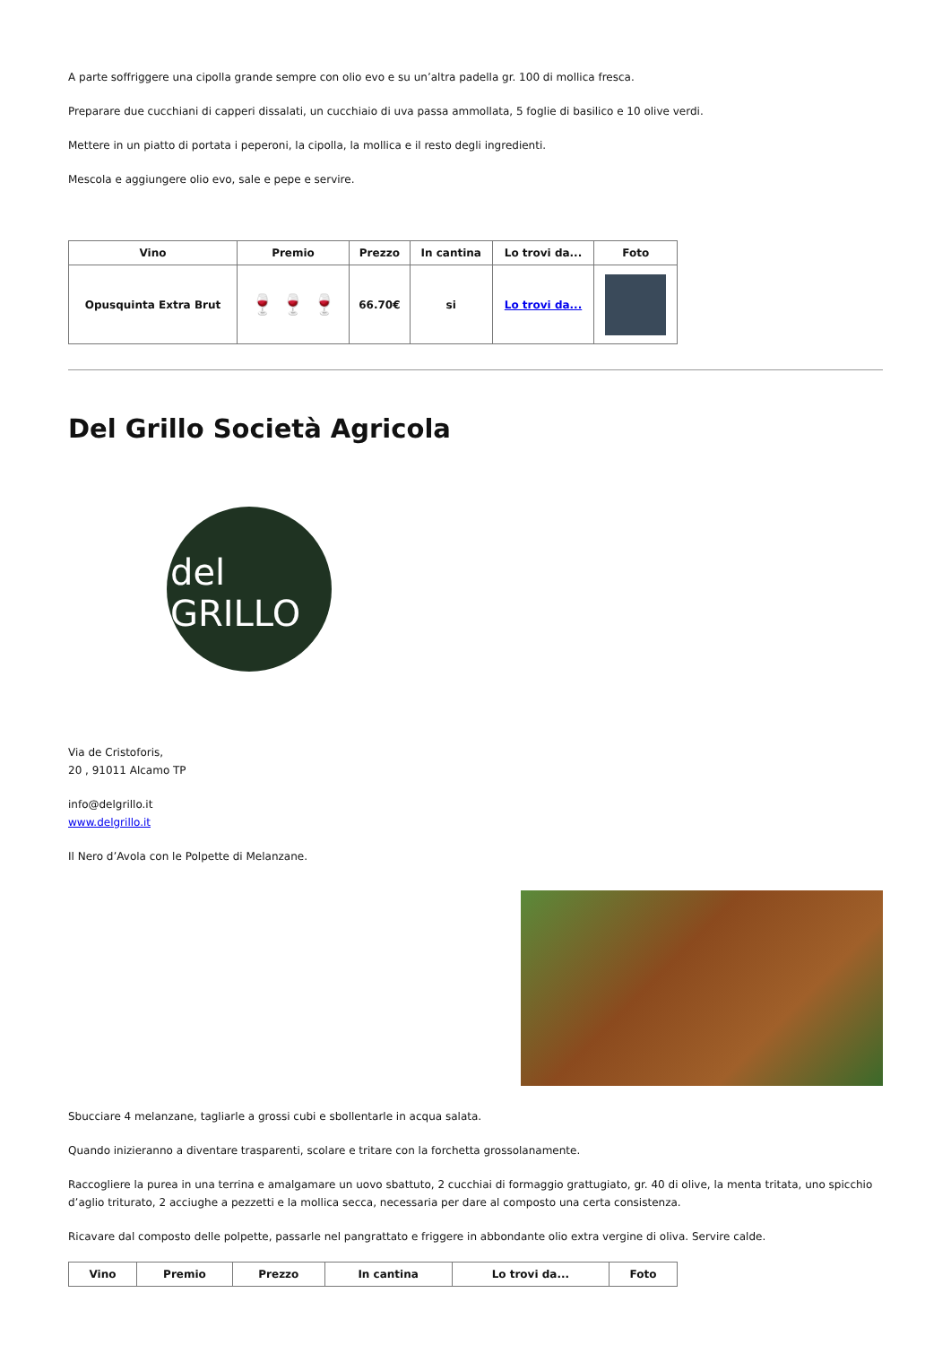A parte soffriggere una cipolla grande sempre con olio evo e su un’altra padella gr. 100 di mollica fresca.
Preparare due cucchiani di capperi dissalati, un cucchiaio di uva passa ammollata, 5 foglie di basilico e 10 olive verdi.
Mettere in un piatto di portata i peperoni, la cipolla, la mollica e il resto degli ingredienti.
Mescola e aggiungere olio evo, sale e pepe e servire.
| Vino | Premio | Prezzo | In cantina | Lo trovi da... | Foto |
| --- | --- | --- | --- | --- | --- |
| Opusquinta Extra Brut | 🍷 🍷 🍷 | 66.70€ | si | Lo trovi da... | |
Del Grillo Società Agricola
del
GRILLO
Via de Cristoforis,
20 , 91011 Alcamo TP
info@delgrillo.it
www.delgrillo.it
Il Nero d’Avola con le Polpette di Melanzane.
Sbucciare 4 melanzane, tagliarle a grossi cubi e sbollentarle in acqua salata.
Quando inizieranno a diventare trasparenti, scolare e tritare con la forchetta grossolanamente.
Raccogliere la purea in una terrina e amalgamare un uovo sbattuto, 2 cucchiai di formaggio grattugiato, gr. 40 di olive, la menta tritata, uno spicchio d’aglio triturato, 2 acciughe a pezzetti e la mollica secca, necessaria per dare al composto una certa consistenza.
Ricavare dal composto delle polpette, passarle nel pangrattato e friggere in abbondante olio extra vergine di oliva. Servire calde.
| Vino | Premio | Prezzo | In cantina | Lo trovi da... | Foto |
| --- | --- | --- | --- | --- | --- |